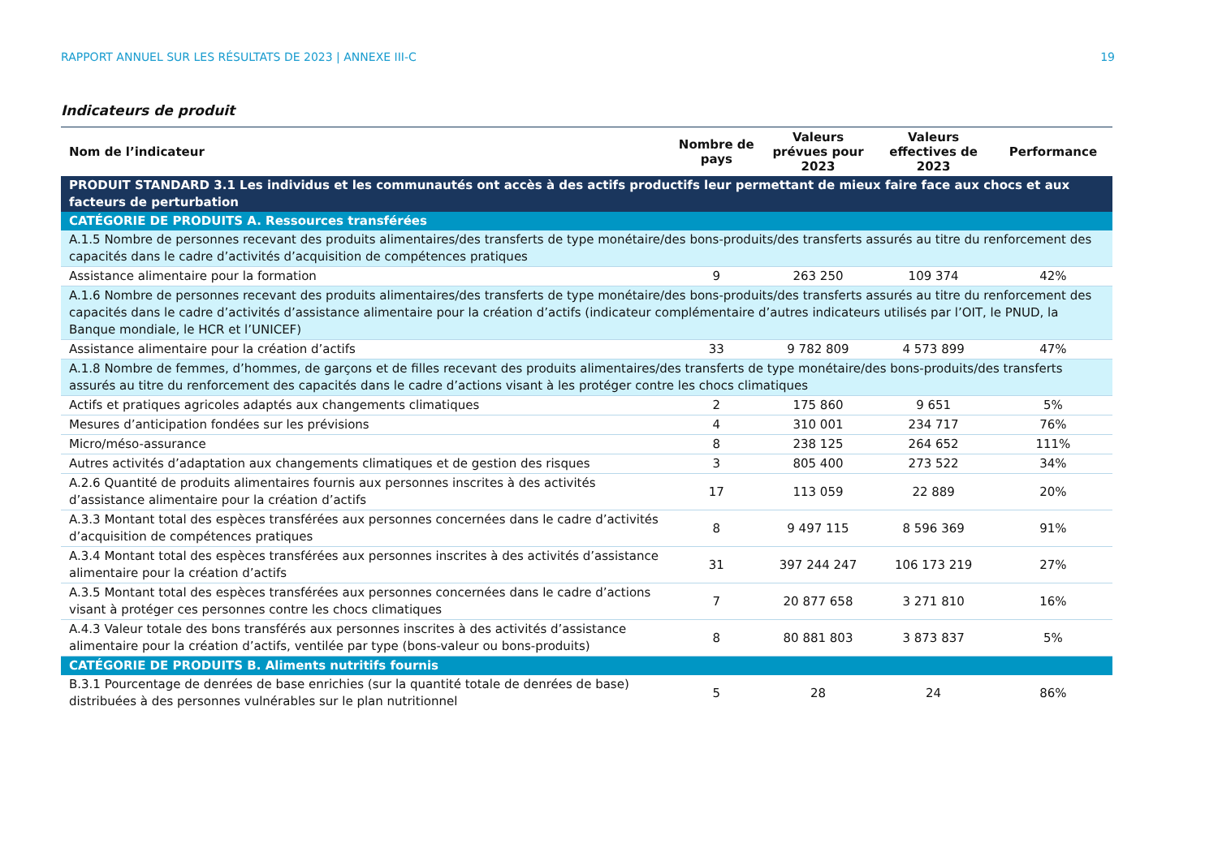RAPPORT ANNUEL SUR LES RÉSULTATS DE 2023 | ANNEXE III-C 19
Indicateurs de produit
| Nom de l’indicateur | Nombre de pays | Valeurs prévues pour 2023 | Valeurs effectives de 2023 | Performance |
| --- | --- | --- | --- | --- |
| PRODUIT STANDARD 3.1 Les individus et les communautés ont accès à des actifs productifs leur permettant de mieux faire face aux chocs et aux facteurs de perturbation | | | | |
| CATÉGORIE DE PRODUITS A. Ressources transférées | | | | |
| A.1.5 Nombre de personnes recevant des produits alimentaires/des transferts de type monétaire/des bons-produits/des transferts assurés au titre du renforcement des capacités dans le cadre d’activités d’acquisition de compétences pratiques | | | | |
| Assistance alimentaire pour la formation | 9 | 263 250 | 109 374 | 42% |
| A.1.6 Nombre de personnes recevant des produits alimentaires/des transferts de type monétaire/des bons-produits/des transferts assurés au titre du renforcement des capacités dans le cadre d’activités d’assistance alimentaire pour la création d’actifs (indicateur complémentaire d’autres indicateurs utilisés par l’OIT, le PNUD, la Banque mondiale, le HCR et l’UNICEF) | | | | |
| Assistance alimentaire pour la création d’actifs | 33 | 9 782 809 | 4 573 899 | 47% |
| A.1.8 Nombre de femmes, d’hommes, de garçons et de filles recevant des produits alimentaires/des transferts de type monétaire/des bons-produits/des transferts assurés au titre du renforcement des capacités dans le cadre d’actions visant à les protéger contre les chocs climatiques | | | | |
| Actifs et pratiques agricoles adaptés aux changements climatiques | 2 | 175 860 | 9 651 | 5% |
| Mesures d’anticipation fondées sur les prévisions | 4 | 310 001 | 234 717 | 76% |
| Micro/méso-assurance | 8 | 238 125 | 264 652 | 111% |
| Autres activités d’adaptation aux changements climatiques et de gestion des risques | 3 | 805 400 | 273 522 | 34% |
| A.2.6 Quantité de produits alimentaires fournis aux personnes inscrites à des activités d’assistance alimentaire pour la création d’actifs | 17 | 113 059 | 22 889 | 20% |
| A.3.3 Montant total des espèces transférées aux personnes concernées dans le cadre d’activités d’acquisition de compétences pratiques | 8 | 9 497 115 | 8 596 369 | 91% |
| A.3.4 Montant total des espèces transférées aux personnes inscrites à des activités d’assistance alimentaire pour la création d’actifs | 31 | 397 244 247 | 106 173 219 | 27% |
| A.3.5 Montant total des espèces transférées aux personnes concernées dans le cadre d’actions visant à protéger ces personnes contre les chocs climatiques | 7 | 20 877 658 | 3 271 810 | 16% |
| A.4.3 Valeur totale des bons transférés aux personnes inscrites à des activités d’assistance alimentaire pour la création d’actifs, ventilée par type (bons-valeur ou bons-produits) | 8 | 80 881 803 | 3 873 837 | 5% |
| CATÉGORIE DE PRODUITS B. Aliments nutritifs fournis | | | | |
| B.3.1 Pourcentage de denrées de base enrichies (sur la quantité totale de denrées de base) distribuées à des personnes vulnérables sur le plan nutritionnel | 5 | 28 | 24 | 86% |